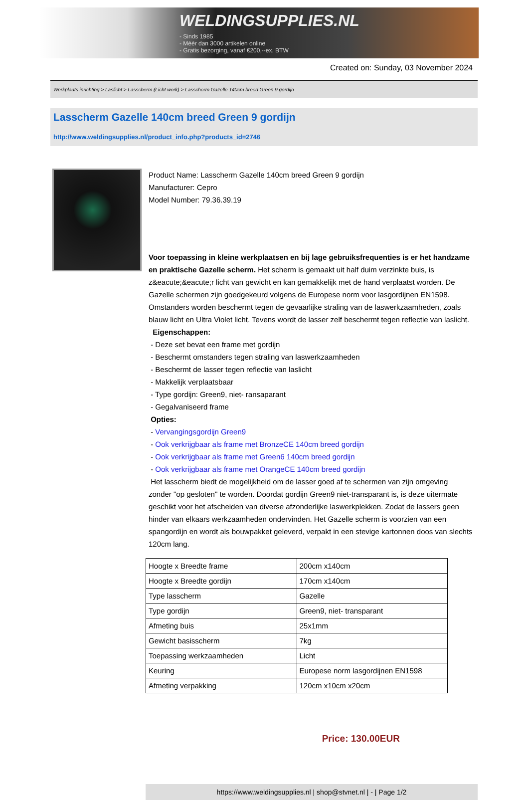WELDINGSUPPLIES.NL
- Sinds 1985
- Méér dan 3000 artikelen online
- Gratis bezorging, vanaf €200,--ex. BTW
Created on: Sunday, 03 November 2024
Werkplaats inrichting > Laslicht > Lasscherm (Licht werk) > Lasscherm Gazelle 140cm breed Green 9 gordijn
Lasscherm Gazelle 140cm breed Green 9 gordijn
http://www.weldingsupplies.nl/product_info.php?products_id=2746
Product Name: Lasscherm Gazelle 140cm breed Green 9 gordijn
Manufacturer: Cepro
Model Number: 79.36.39.19
Voor toepassing in kleine werkplaatsen en bij lage gebruiksfrequenties is er het handzame en praktische Gazelle scherm. Het scherm is gemaakt uit half duim verzinkte buis, is z&eacute;&eacute;r licht van gewicht en kan gemakkelijk met de hand verplaatst worden. De Gazelle schermen zijn goedgekeurd volgens de Europese norm voor lasgordijnen EN1598. Omstanders worden beschermt tegen de gevaarlijke straling van de laswerkzaamheden, zoals blauw licht en Ultra Violet licht. Tevens wordt de lasser zelf beschermt tegen reflectie van laslicht. Eigenschappen:
- Deze set bevat een frame met gordijn
- Beschermt omstanders tegen straling van laswerkzaamheden
- Beschermt de lasser tegen reflectie van laslicht
- Makkelijk verplaatsbaar
- Type gordijn: Green9, niet- ransaparant
- Gegalvaniseerd frame
Opties:
- Vervangingsgordijn Green9
- Ook verkrijgbaar als frame met BronzeCE 140cm breed gordijn
- Ook verkrijgbaar als frame met Green6 140cm breed gordijn
- Ook verkrijgbaar als frame met OrangeCE 140cm breed gordijn
Het lasscherm biedt de mogelijkheid om de lasser goed af te schermen van zijn omgeving zonder "op gesloten" te worden. Doordat gordijn Green9 niet-transparant is, is deze uitermate geschikt voor het afscheiden van diverse afzonderlijke laswerkplekken. Zodat de lassers geen hinder van elkaars werkzaamheden ondervinden. Het Gazelle scherm is voorzien van een spangordijn en wordt als bouwpakket geleverd, verpakt in een stevige kartonnen doos van slechts 120cm lang.
| Hoogte x Breedte frame | 200cm x140cm |
| Hoogte x Breedte gordijn | 170cm x140cm |
| Type lasscherm | Gazelle |
| Type gordijn | Green9, niet- transparant |
| Afmeting buis | 25x1mm |
| Gewicht basisscherm | 7kg |
| Toepassing werkzaamheden | Licht |
| Keuring | Europese norm lasgordijnen EN1598 |
| Afmeting verpakking | 120cm x10cm x20cm |
Price: 130.00EUR
https://www.weldingsupplies.nl | shop@stvnet.nl | - | Page 1/2